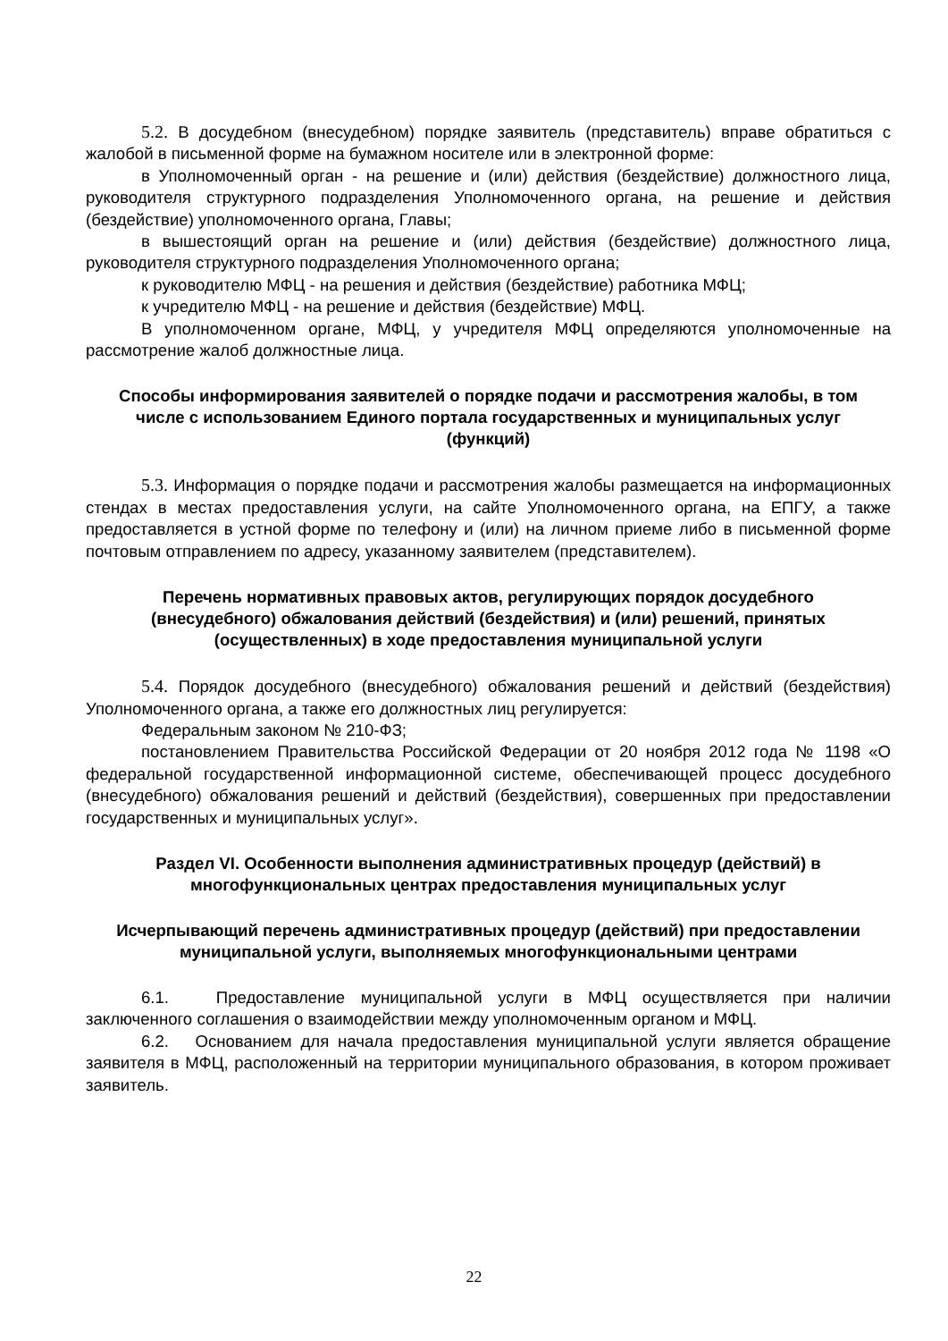5.2. В досудебном (внесудебном) порядке заявитель (представитель) вправе обратиться с жалобой в письменной форме на бумажном носителе или в электронной форме:
в Уполномоченный орган - на решение и (или) действия (бездействие) должностного лица, руководителя структурного подразделения Уполномоченного органа, на решение и действия (бездействие) уполномоченного органа, Главы;
в вышестоящий орган на решение и (или) действия (бездействие) должностного лица, руководителя структурного подразделения Уполномоченного органа;
к руководителю МФЦ - на решения и действия (бездействие) работника МФЦ;
к учредителю МФЦ - на решение и действия (бездействие) МФЦ.
В уполномоченном органе, МФЦ, у учредителя МФЦ определяются уполномоченные на рассмотрение жалоб должностные лица.
Способы информирования заявителей о порядке подачи и рассмотрения жалобы, в том числе с использованием Единого портала государственных и муниципальных услуг (функций)
5.3. Информация о порядке подачи и рассмотрения жалобы размещается на информационных стендах в местах предоставления услуги, на сайте Уполномоченного органа, на ЕПГУ, а также предоставляется в устной форме по телефону и (или) на личном приеме либо в письменной форме почтовым отправлением по адресу, указанному заявителем (представителем).
Перечень нормативных правовых актов, регулирующих порядок досудебного (внесудебного) обжалования действий (бездействия) и (или) решений, принятых (осуществленных) в ходе предоставления муниципальной услуги
5.4. Порядок досудебного (внесудебного) обжалования решений и действий (бездействия) Уполномоченного органа, а также его должностных лиц регулируется:
Федеральным законом № 210-ФЗ;
постановлением Правительства Российской Федерации от 20 ноября 2012 года № 1198 «О федеральной государственной информационной системе, обеспечивающей процесс досудебного (внесудебного) обжалования решений и действий (бездействия), совершенных при предоставлении государственных и муниципальных услуг».
Раздел VI. Особенности выполнения административных процедур (действий) в многофункциональных центрах предоставления муниципальных услуг
Исчерпывающий перечень административных процедур (действий) при предоставлении муниципальной услуги, выполняемых многофункциональными центрами
6.1. Предоставление муниципальной услуги в МФЦ осуществляется при наличии заключенного соглашения о взаимодействии между уполномоченным органом и МФЦ.
6.2. Основанием для начала предоставления муниципальной услуги является обращение заявителя в МФЦ, расположенный на территории муниципального образования, в котором проживает заявитель.
22